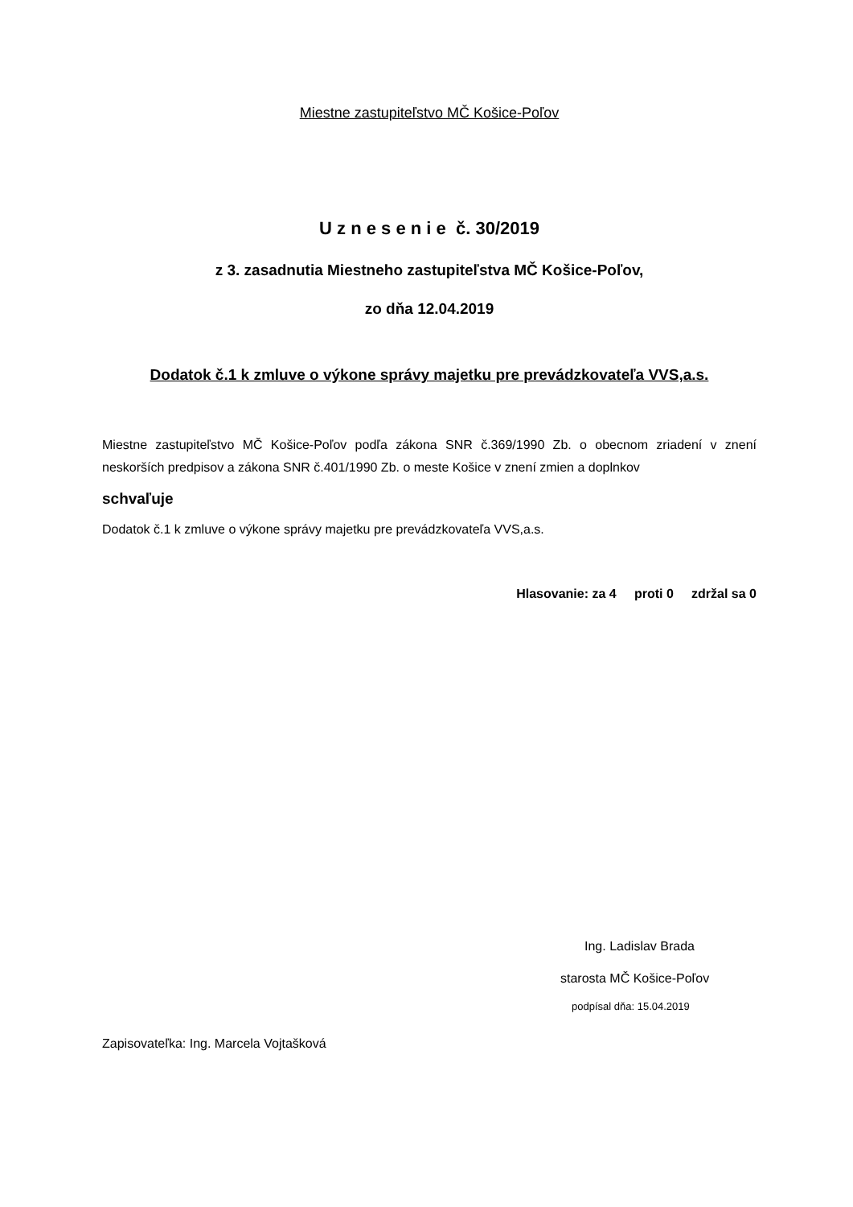Miestne zastupiteľstvo MČ Košice-Poľov
U z n e s e n i e č. 30/2019
z 3. zasadnutia Miestneho zastupiteľstva MČ Košice-Poľov,
zo dňa 12.04.2019
Dodatok č.1 k zmluve o výkone správy majetku pre prevádzkovateľa VVS,a.s.
Miestne zastupiteľstvo MČ Košice-Poľov podľa zákona SNR č.369/1990 Zb. o obecnom zriadení v znení neskorších predpisov a zákona SNR č.401/1990 Zb. o meste Košice v znení zmien a doplnkov
schvaľuje
Dodatok č.1 k zmluve o výkone správy majetku pre prevádzkovateľa VVS,a.s.
Hlasovanie: za 4 proti 0 zdržal sa 0
Ing. Ladislav Brada
starosta MČ Košice-Poľov
podpísal dňa: 15.04.2019
Zapisovateľka: Ing. Marcela Vojtašková